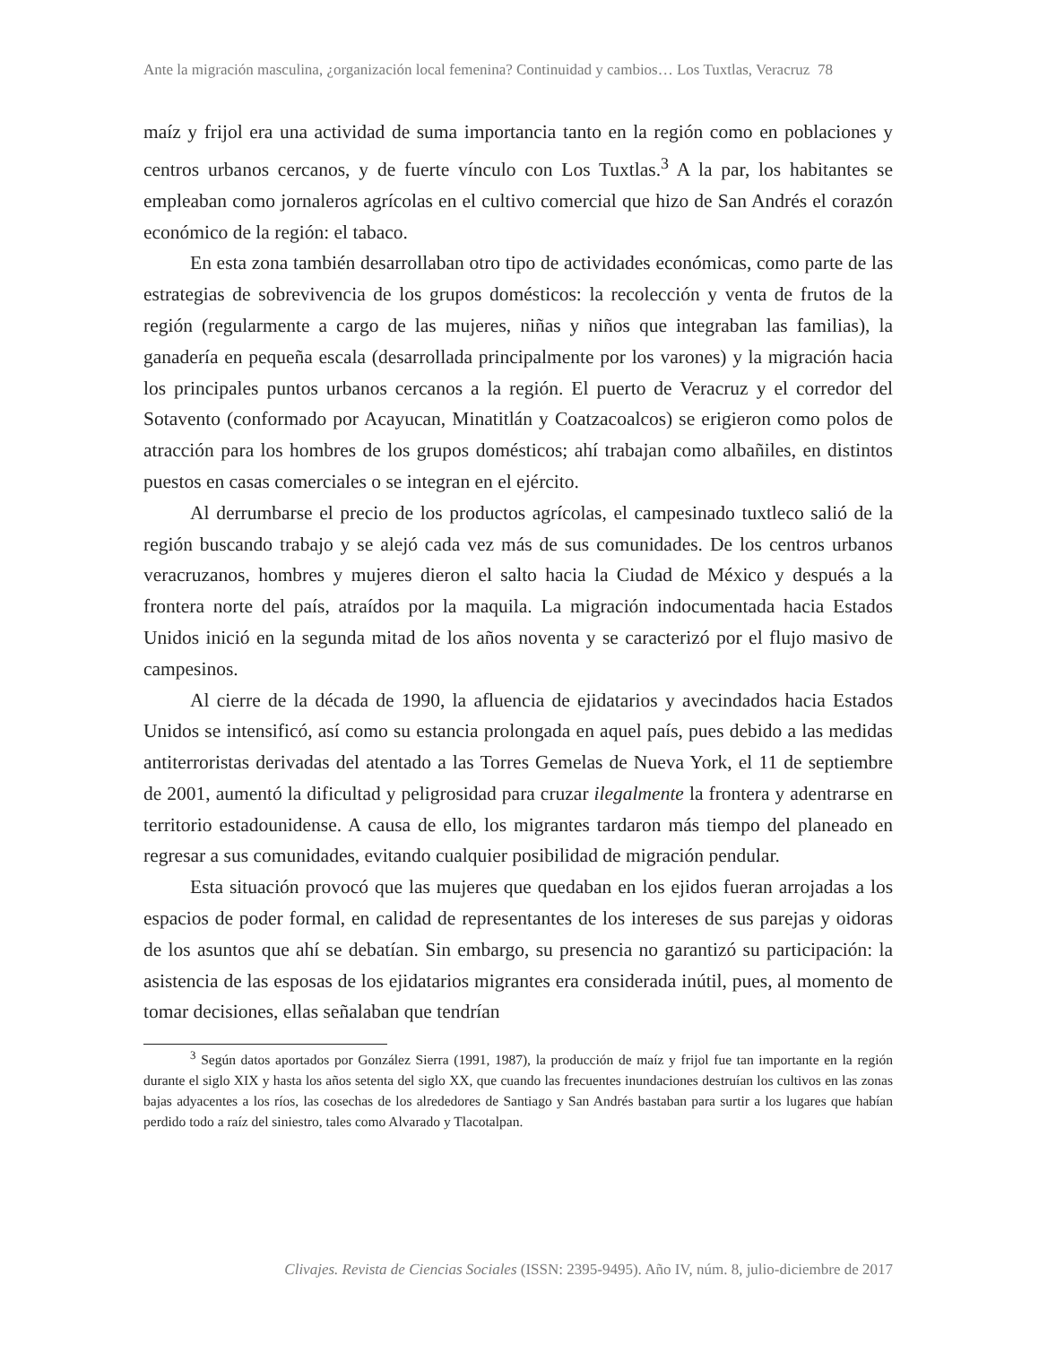Ante la migración masculina, ¿organización local femenina? Continuidad y cambios… Los Tuxtlas, Veracruz 78
maíz y frijol era una actividad de suma importancia tanto en la región como en poblaciones y centros urbanos cercanos, y de fuerte vínculo con Los Tuxtlas.<sup>3</sup> A la par, los habitantes se empleaban como jornaleros agrícolas en el cultivo comercial que hizo de San Andrés el corazón económico de la región: el tabaco.
En esta zona también desarrollaban otro tipo de actividades económicas, como parte de las estrategias de sobrevivencia de los grupos domésticos: la recolección y venta de frutos de la región (regularmente a cargo de las mujeres, niñas y niños que integraban las familias), la ganadería en pequeña escala (desarrollada principalmente por los varones) y la migración hacia los principales puntos urbanos cercanos a la región. El puerto de Veracruz y el corredor del Sotavento (conformado por Acayucan, Minatitlán y Coatzacoalcos) se erigieron como polos de atracción para los hombres de los grupos domésticos; ahí trabajan como albañiles, en distintos puestos en casas comerciales o se integran en el ejército.
Al derrumbarse el precio de los productos agrícolas, el campesinado tuxtleco salió de la región buscando trabajo y se alejó cada vez más de sus comunidades. De los centros urbanos veracruzanos, hombres y mujeres dieron el salto hacia la Ciudad de México y después a la frontera norte del país, atraídos por la maquila. La migración indocumentada hacia Estados Unidos inició en la segunda mitad de los años noventa y se caracterizó por el flujo masivo de campesinos.
Al cierre de la década de 1990, la afluencia de ejidatarios y avecindados hacia Estados Unidos se intensificó, así como su estancia prolongada en aquel país, pues debido a las medidas antiterroristas derivadas del atentado a las Torres Gemelas de Nueva York, el 11 de septiembre de 2001, aumentó la dificultad y peligrosidad para cruzar ilegalmente la frontera y adentrarse en territorio estadounidense. A causa de ello, los migrantes tardaron más tiempo del planeado en regresar a sus comunidades, evitando cualquier posibilidad de migración pendular.
Esta situación provocó que las mujeres que quedaban en los ejidos fueran arrojadas a los espacios de poder formal, en calidad de representantes de los intereses de sus parejas y oidoras de los asuntos que ahí se debatían. Sin embargo, su presencia no garantizó su participación: la asistencia de las esposas de los ejidatarios migrantes era considerada inútil, pues, al momento de tomar decisiones, ellas señalaban que tendrían
<sup>3</sup> Según datos aportados por González Sierra (1991, 1987), la producción de maíz y frijol fue tan importante en la región durante el siglo XIX y hasta los años setenta del siglo XX, que cuando las frecuentes inundaciones destruían los cultivos en las zonas bajas adyacentes a los ríos, las cosechas de los alrededores de Santiago y San Andrés bastaban para surtir a los lugares que habían perdido todo a raíz del siniestro, tales como Alvarado y Tlacotalpan.
Clivajes. Revista de Ciencias Sociales (ISSN: 2395-9495). Año IV, núm. 8, julio-diciembre de 2017